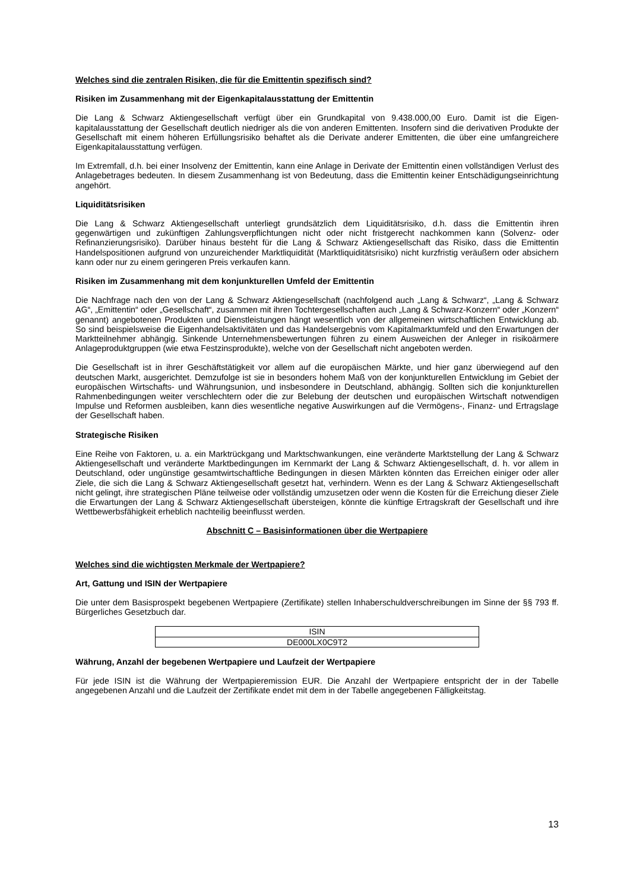Welches sind die zentralen Risiken, die für die Emittentin spezifisch sind?
Risiken im Zusammenhang mit der Eigenkapitalausstattung der Emittentin
Die Lang & Schwarz Aktiengesellschaft verfügt über ein Grundkapital von 9.438.000,00 Euro. Damit ist die Eigen­kapitalausstattung der Gesellschaft deutlich niedriger als die von anderen Emittenten. Insofern sind die derivativen Produkte der Gesellschaft mit einem höheren Erfüllungsrisiko behaftet als die Derivate anderer Emittenten, die über eine umfangreichere Eigenkapitalausstattung verfügen.
Im Extremfall, d.h. bei einer Insolvenz der Emittentin, kann eine Anlage in Derivate der Emittentin einen vollständigen Verlust des Anlagebetrages bedeuten. In diesem Zusammenhang ist von Bedeutung, dass die Emittentin keiner Entschädigungseinrichtung angehört.
Liquiditätsrisiken
Die Lang & Schwarz Aktiengesellschaft unterliegt grundsätzlich dem Liquiditätsrisiko, d.h. dass die Emittentin ihren gegenwärtigen und zukünftigen Zahlungsverpflichtungen nicht oder nicht fristgerecht nachkommen kann (Solvenz- oder Refinanzierungsrisiko). Darüber hinaus besteht für die Lang & Schwarz Aktiengesellschaft das Risiko, dass die Emittentin Handelspositionen aufgrund von unzureichender Marktliquidität (Marktliquiditätsrisiko) nicht kurzfristig veräußern oder absichern kann oder nur zu einem geringeren Preis verkaufen kann.
Risiken im Zusammenhang mit dem konjunkturellen Umfeld der Emittentin
Die Nachfrage nach den von der Lang & Schwarz Aktiengesellschaft (nachfolgend auch „Lang & Schwarz“, „Lang & Schwarz AG“, „Emittentin“ oder „Gesellschaft“, zusammen mit ihren Tochtergesellschaften auch „Lang & Schwarz-Konzern“ oder „Konzern“ genannt) angebotenen Produkten und Dienstleistungen hängt wesentlich von der allgemeinen wirtschaftlichen Entwicklung ab. So sind beispielsweise die Eigenhandelsaktivitäten und das Handelsergebnis vom Kapitalmarktumfeld und den Erwartungen der Marktteilnehmer abhängig. Sinkende Unternehmensbewertungen führen zu einem Ausweichen der Anleger in risikoärmere Anlageproduktgruppen (wie etwa Festzinsprodukte), welche von der Gesellschaft nicht angeboten werden.
Die Gesellschaft ist in ihrer Geschäftstätigkeit vor allem auf die europäischen Märkte, und hier ganz überwiegend auf den deutschen Markt, ausgerichtet. Demzufolge ist sie in besonders hohem Maß von der konjunkturellen Entwicklung im Gebiet der europäischen Wirtschafts- und Währungsunion, und insbesondere in Deutschland, abhängig. Sollten sich die konjunkturellen Rahmenbedingungen weiter verschlechtern oder die zur Belebung der deutschen und europäischen Wirtschaft notwendigen Impulse und Reformen ausbleiben, kann dies wesentliche negative Auswirkungen auf die Vermögens-, Finanz- und Ertragslage der Gesellschaft haben.
Strategische Risiken
Eine Reihe von Faktoren, u. a. ein Marktrückgang und Marktschwankungen, eine veränderte Marktstellung der Lang & Schwarz Aktiengesellschaft und veränderte Marktbedingungen im Kernmarkt der Lang & Schwarz Aktiengesellschaft, d. h. vor allem in Deutschland, oder ungünstige gesamtwirtschaftliche Bedingungen in diesen Märkten könnten das Erreichen einiger oder aller Ziele, die sich die Lang & Schwarz Aktiengesellschaft gesetzt hat, verhindern. Wenn es der Lang & Schwarz Aktiengesellschaft nicht gelingt, ihre strategischen Pläne teilweise oder vollständig umzusetzen oder wenn die Kosten für die Erreichung dieser Ziele die Erwartungen der Lang & Schwarz Aktiengesellschaft übersteigen, könnte die künftige Ertragskraft der Gesellschaft und ihre Wettbewerbsfähigkeit erheblich nachteilig beeinflusst werden.
Abschnitt C – Basisinformationen über die Wertpapiere
Welches sind die wichtigsten Merkmale der Wertpapiere?
Art, Gattung und ISIN der Wertpapiere
Die unter dem Basisprospekt begebenen Wertpapiere (Zertifikate) stellen Inhaberschuldverschreibungen im Sinne der §§ 793 ff. Bürgerliches Gesetzbuch dar.
| ISIN |
| DE000LX0C9T2 |
Währung, Anzahl der begebenen Wertpapiere und Laufzeit der Wertpapiere
Für jede ISIN ist die Währung der Wertpapieremission EUR. Die Anzahl der Wertpapiere entspricht der in der Tabelle angegebenen Anzahl und die Laufzeit der Zertifikate endet mit dem in der Tabelle angegebenen Fälligkeitstag.
13